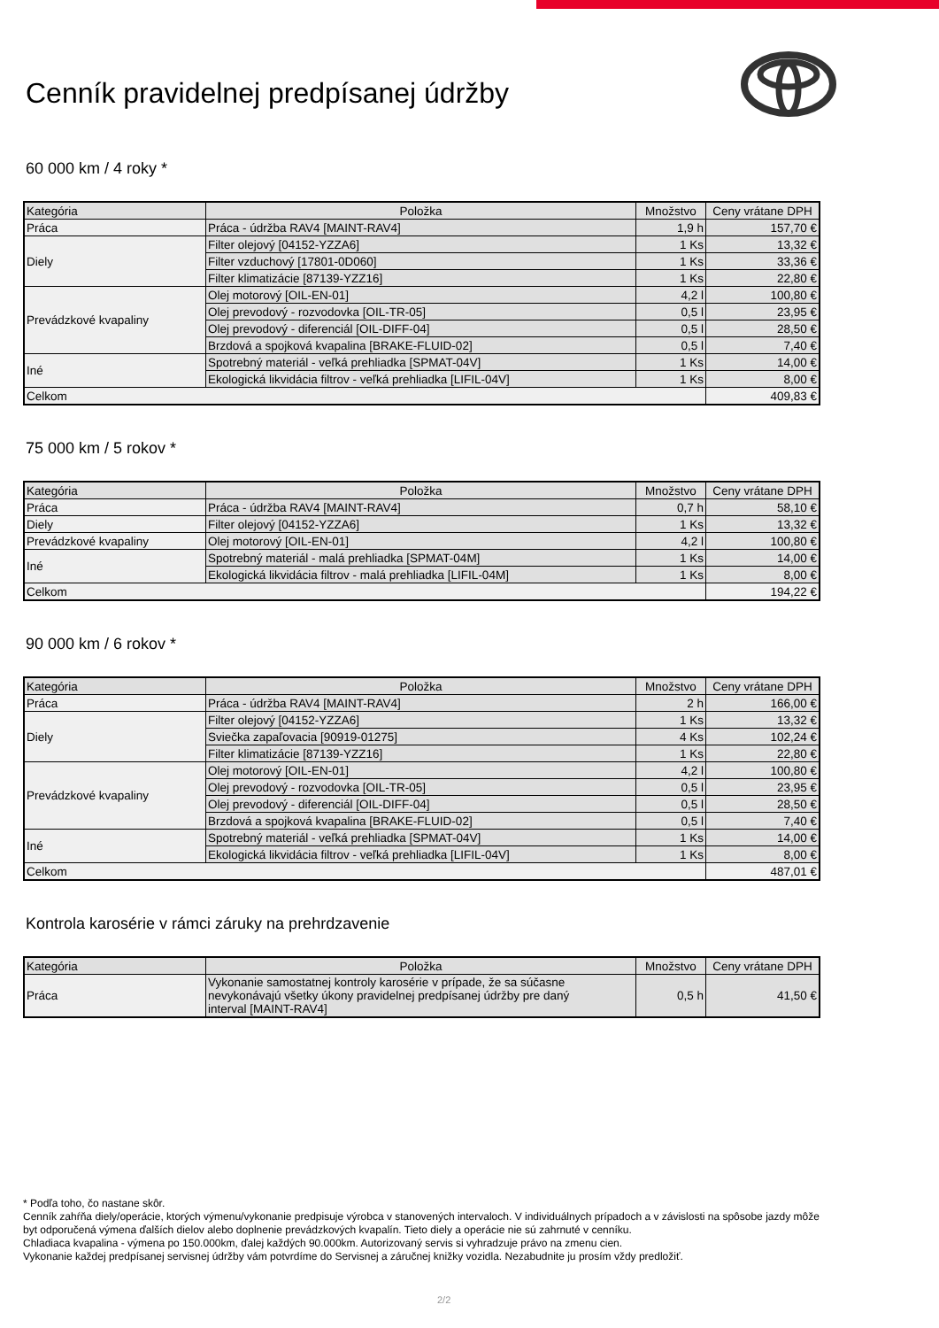Cenník pravidelnej predpísanej údržby
60 000 km / 4 roky *
| Kategória | Položka | Množstvo | Ceny vrátane DPH |
| --- | --- | --- | --- |
| Práca | Práca - údržba RAV4 [MAINT-RAV4] | 1,9 h | 157,70 € |
| Diely | Filter olejový [04152-YZZA6] | 1 Ks | 13,32 € |
| | Filter vzduchový [17801-0D060] | 1 Ks | 33,36 € |
| | Filter klimatizácie [87139-YZZ16] | 1 Ks | 22,80 € |
| Prevádzkové kvapaliny | Olej motorový [OIL-EN-01] | 4,2 l | 100,80 € |
| | Olej prevodový - rozvodovka [OIL-TR-05] | 0,5 l | 23,95 € |
| | Olej prevodový - diferenciál [OIL-DIFF-04] | 0,5 l | 28,50 € |
| | Brzdová a spojková kvapalina [BRAKE-FLUID-02] | 0,5 l | 7,40 € |
| Iné | Spotrebný materiál - veľká prehliadka [SPMAT-04V] | 1 Ks | 14,00 € |
| | Ekologická likvidácia filtrov - veľká prehliadka [LIFIL-04V] | 1 Ks | 8,00 € |
| Celkom | | | 409,83 € |
75 000 km / 5 rokov *
| Kategória | Položka | Množstvo | Ceny vrátane DPH |
| --- | --- | --- | --- |
| Práca | Práca - údržba RAV4 [MAINT-RAV4] | 0,7 h | 58,10 € |
| Diely | Filter olejový [04152-YZZA6] | 1 Ks | 13,32 € |
| Prevádzkové kvapaliny | Olej motorový [OIL-EN-01] | 4,2 l | 100,80 € |
| Iné | Spotrebný materiál - malá prehliadka [SPMAT-04M] | 1 Ks | 14,00 € |
| | Ekologická likvidácia filtrov - malá prehliadka [LIFIL-04M] | 1 Ks | 8,00 € |
| Celkom | | | 194,22 € |
90 000 km / 6 rokov *
| Kategória | Položka | Množstvo | Ceny vrátane DPH |
| --- | --- | --- | --- |
| Práca | Práca - údržba RAV4 [MAINT-RAV4] | 2 h | 166,00 € |
| Diely | Filter olejový [04152-YZZA6] | 1 Ks | 13,32 € |
| | Sviečka zapaľovacia [90919-01275] | 4 Ks | 102,24 € |
| | Filter klimatizácie [87139-YZZ16] | 1 Ks | 22,80 € |
| Prevádzkové kvapaliny | Olej motorový [OIL-EN-01] | 4,2 l | 100,80 € |
| | Olej prevodový - rozvodovka [OIL-TR-05] | 0,5 l | 23,95 € |
| | Olej prevodový - diferenciál [OIL-DIFF-04] | 0,5 l | 28,50 € |
| | Brzdová a spojková kvapalina [BRAKE-FLUID-02] | 0,5 l | 7,40 € |
| Iné | Spotrebný materiál - veľká prehliadka [SPMAT-04V] | 1 Ks | 14,00 € |
| | Ekologická likvidácia filtrov - veľká prehliadka [LIFIL-04V] | 1 Ks | 8,00 € |
| Celkom | | | 487,01 € |
Kontrola karosérie v rámci záruky na prehrdzavenie
| Kategória | Položka | Množstvo | Ceny vrátane DPH |
| --- | --- | --- | --- |
| Práca | Vykonanie samostatnej kontroly karosérie v prípade, že sa súčasne nevykonávajú všetky úkony pravidelnej predpísanej údržby pre daný interval [MAINT-RAV4] | 0,5 h | 41,50 € |
* Podľa toho, čo nastane skôr.
Cenník zahŕňa diely/operácie, ktorých výmenu/vykonanie predpisuje výrobca v stanovených intervaloch. V individuálnych prípadoch a v závislosti na spôsobe jazdy môže byt odporučená výmena ďalších dielov alebo doplnenie prevádzkových kvapalín. Tieto diely a operácie nie sú zahrnuté v cenníku.
Chladiaca kvapalina - výmena po 150.000km, ďalej každých 90.000km. Autorizovaný servis si vyhradzuje právo na zmenu cien.
Vykonanie každej predpísanej servisnej údržby vám potvrdíme do Servisnej a záručnej knižky vozidla. Nezabudnite ju prosím vždy predložiť.
2/2